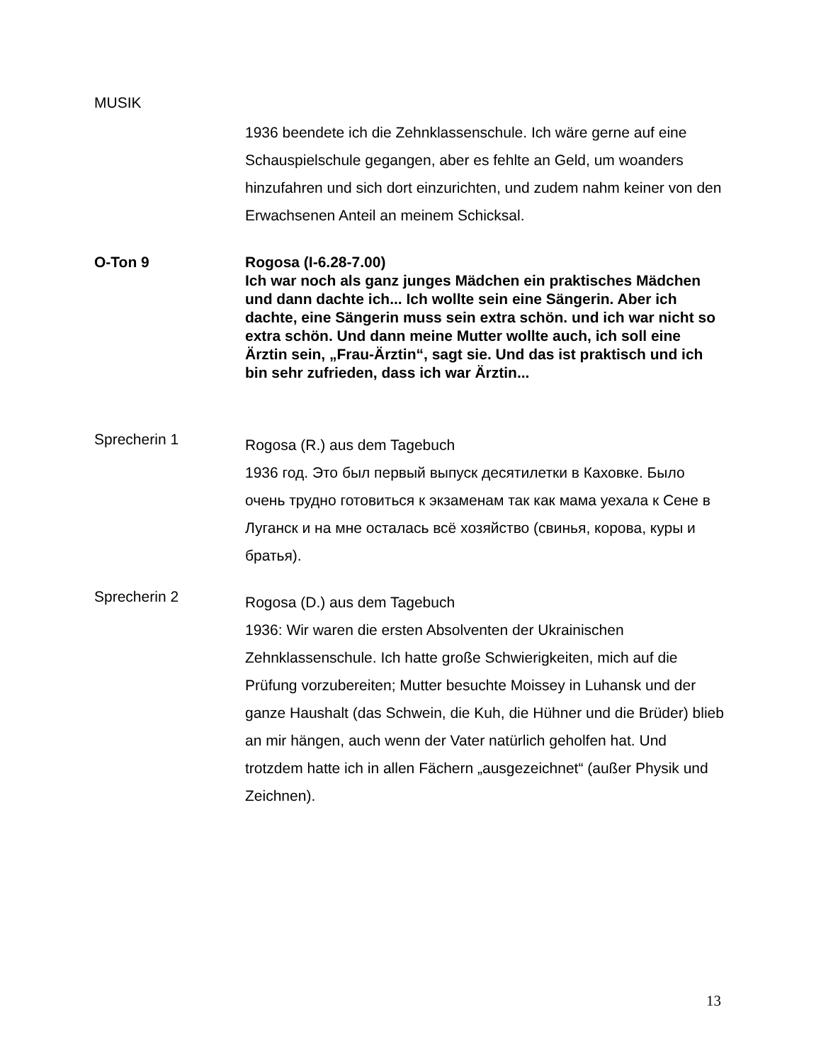MUSIK
1936 beendete ich die Zehnklassenschule. Ich wäre gerne auf eine Schauspielschule gegangen, aber es fehlte an Geld, um woanders hinzufahren und sich dort einzurichten, und zudem nahm keiner von den Erwachsenen Anteil an meinem Schicksal.
O-Ton 9 Rogosa (I-6.28-7.00)
Ich war noch als ganz junges Mädchen ein praktisches Mädchen und dann dachte ich... Ich wollte sein eine Sängerin. Aber ich dachte, eine Sängerin muss sein extra schön. und ich war nicht so extra schön. Und dann meine Mutter wollte auch, ich soll eine Ärztin sein, „Frau-Ärztin“, sagt sie. Und das ist praktisch und ich bin sehr zufrieden, dass ich war Ärztin...
Sprecherin 1
Rogosa (R.) aus dem Tagebuch
1936 год. Это был первый выпуск десятилетки в Каховке. Было очень трудно готовиться к экзаменам так как мама уехала к Сене в Луганск и на мне осталась всё хозяйство (свинья, корова, куры и братья).
Sprecherin 2
Rogosa (D.) aus dem Tagebuch
1936: Wir waren die ersten Absolventen der Ukrainischen Zehnklassenschule. Ich hatte große Schwierigkeiten, mich auf die Prüfung vorzubereiten; Mutter besuchte Moissey in Luhansk und der ganze Haushalt (das Schwein, die Kuh, die Hühner und die Brüder) blieb an mir hängen, auch wenn der Vater natürlich geholfen hat. Und trotzdem hatte ich in allen Fächern „ausgezeichnet“ (außer Physik und Zeichnen).
13